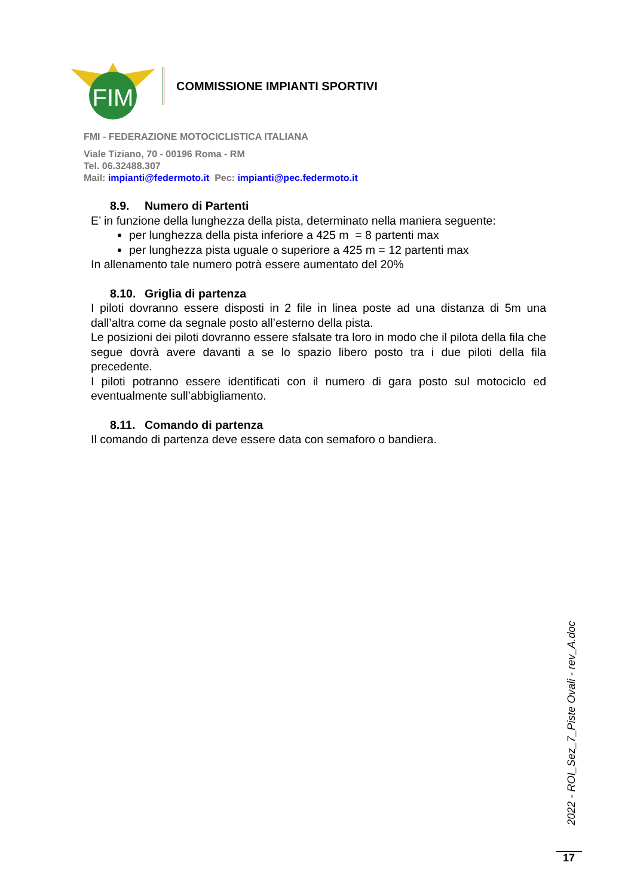FIM
COMMISSIONE IMPIANTI SPORTIVI
FMI - FEDERAZIONE MOTOCICLISTICA ITALIANA
Viale Tiziano, 70 - 00196 Roma - RM
Tel. 06.32488.307
Mail: impianti@federmoto.it Pec: impianti@pec.federmoto.it
8.9. Numero di Partenti
E’ in funzione della lunghezza della pista, determinato nella maniera seguente:
per lunghezza della pista inferiore a 425 m = 8 partenti max
per lunghezza pista uguale o superiore a 425 m = 12 partenti max
In allenamento tale numero potrà essere aumentato del 20%
8.10. Griglia di partenza
I piloti dovranno essere disposti in 2 file in linea poste ad una distanza di 5m una dall’altra come da segnale posto all’esterno della pista.
Le posizioni dei piloti dovranno essere sfalsate tra loro in modo che il pilota della fila che segue dovrà avere davanti a se lo spazio libero posto tra i due piloti della fila precedente.
I piloti potranno essere identificati con il numero di gara posto sul motociclo ed eventualmente sull’abbigliamento.
8.11. Comando di partenza
Il comando di partenza deve essere data con semaforo o bandiera.
2022 - ROI_Sez_7_Piste Ovali - rev_A.doc
17